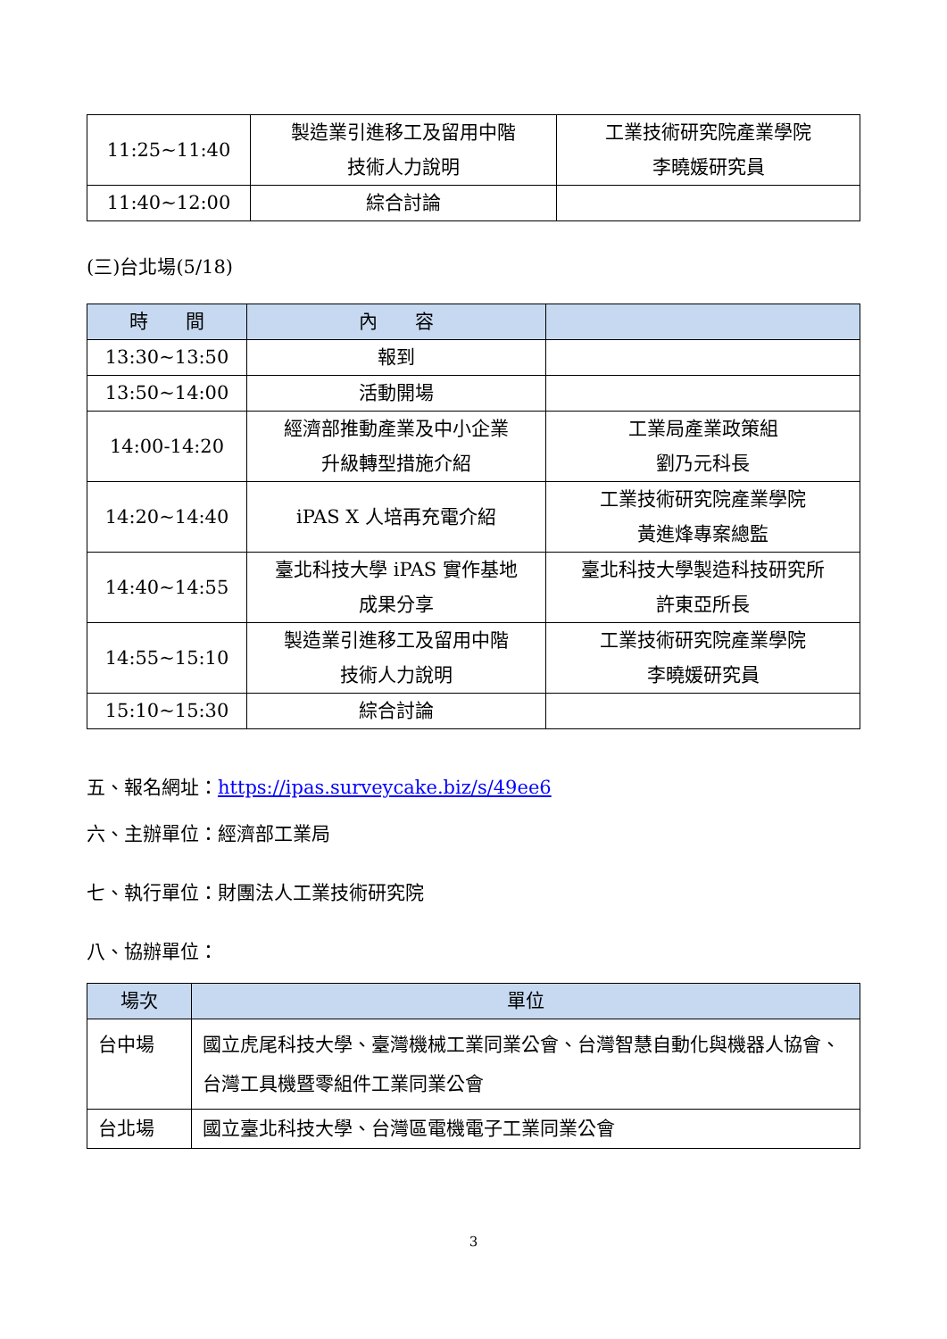| 11:25~11:40 | 製造業引進移工及留用中階 技術人力說明 | 工業技術研究院產業學院 李曉媛研究員 |
| 11:40~12:00 | 綜合討論 | |
(三)台北場(5/18)
| 時 間 | 內 容 | |
| --- | --- | --- |
| 13:30~13:50 | 報到 | |
| 13:50~14:00 | 活動開場 | |
| 14:00-14:20 | 經濟部推動產業及中小企業 升級轉型措施介紹 | 工業局產業政策組 劉乃元科長 |
| 14:20~14:40 | iPAS X 人培再充電介紹 | 工業技術研究院產業學院 黃進烽專案總監 |
| 14:40~14:55 | 臺北科技大學 iPAS 實作基地 成果分享 | 臺北科技大學製造科技研究所 許東亞所長 |
| 14:55~15:10 | 製造業引進移工及留用中階 技術人力說明 | 工業技術研究院產業學院 李曉媛研究員 |
| 15:10~15:30 | 綜合討論 | |
五、報名網址：https://ipas.surveycake.biz/s/49ee6
六、主辦單位：經濟部工業局
七、執行單位：財團法人工業技術研究院
八、協辦單位：
| 場次 | 單位 |
| --- | --- |
| 台中場 | 國立虎尾科技大學、臺灣機械工業同業公會、台灣智慧自動化與機器人協會、台灣工具機暨零組件工業同業公會 |
| 台北場 | 國立臺北科技大學、台灣區電機電子工業同業公會 |
3